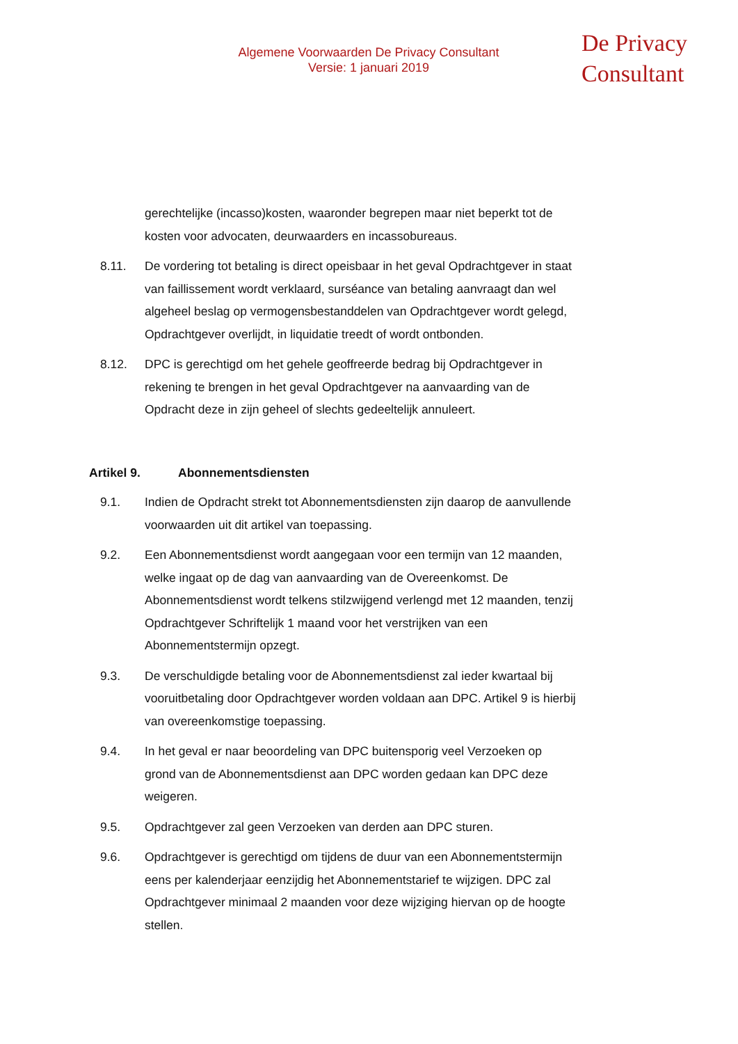Algemene Voorwaarden De Privacy Consultant
Versie: 1 januari 2019
De Privacy
Consultant
gerechtelijke (incasso)kosten, waaronder begrepen maar niet beperkt tot de kosten voor advocaten, deurwaarders en incassobureaus.
8.11. De vordering tot betaling is direct opeisbaar in het geval Opdrachtgever in staat van faillissement wordt verklaard, surséance van betaling aanvraagt dan wel algeheel beslag op vermogensbestanddelen van Opdrachtgever wordt gelegd, Opdrachtgever overlijdt, in liquidatie treedt of wordt ontbonden.
8.12. DPC is gerechtigd om het gehele geoffreerde bedrag bij Opdrachtgever in rekening te brengen in het geval Opdrachtgever na aanvaarding van de Opdracht deze in zijn geheel of slechts gedeeltelijk annuleert.
Artikel 9. Abonnementsdiensten
9.1. Indien de Opdracht strekt tot Abonnementsdiensten zijn daarop de aanvullende voorwaarden uit dit artikel van toepassing.
9.2. Een Abonnementsdienst wordt aangegaan voor een termijn van 12 maanden, welke ingaat op de dag van aanvaarding van de Overeenkomst. De Abonnementsdienst wordt telkens stilzwijgend verlengd met 12 maanden, tenzij Opdrachtgever Schriftelijk 1 maand voor het verstrijken van een Abonnementstermijn opzegt.
9.3. De verschuldigde betaling voor de Abonnementsdienst zal ieder kwartaal bij vooruitbetaling door Opdrachtgever worden voldaan aan DPC. Artikel 9 is hierbij van overeenkomstige toepassing.
9.4. In het geval er naar beoordeling van DPC buitensporig veel Verzoeken op grond van de Abonnementsdienst aan DPC worden gedaan kan DPC deze weigeren.
9.5. Opdrachtgever zal geen Verzoeken van derden aan DPC sturen.
9.6. Opdrachtgever is gerechtigd om tijdens de duur van een Abonnementstermijn eens per kalenderjaar eenzijdig het Abonnementstarief te wijzigen. DPC zal Opdrachtgever minimaal 2 maanden voor deze wijziging hiervan op de hoogte stellen.